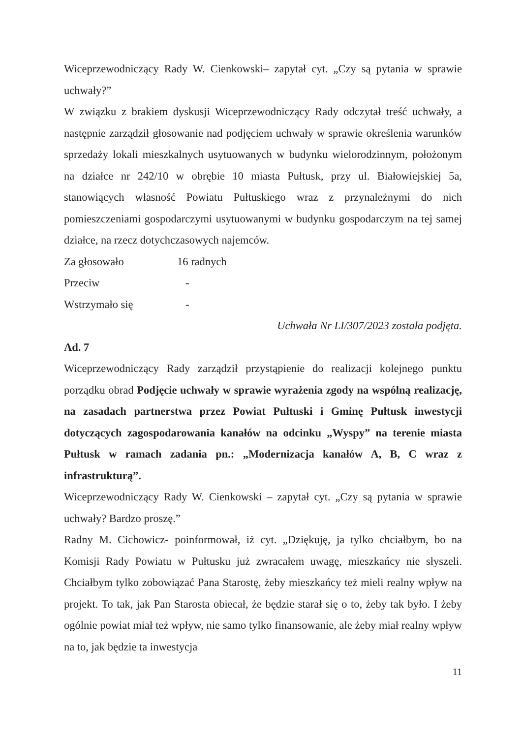Wiceprzewodniczący Rady W. Cienkowski– zapytał cyt. „Czy są pytania w sprawie uchwały?”
W związku z brakiem dyskusji Wiceprzewodniczący Rady odczytał treść uchwały, a następnie zarządził głosowanie nad podjęciem uchwały w sprawie określenia warunków sprzedaży lokali mieszkalnych usytuowanych w budynku wielorodzinnym, położonym na działce nr 242/10 w obrębie 10 miasta Pułtusk, przy ul. Białowiejskiej 5a, stanowiących własność Powiatu Pułtuskiego wraz z przynależnymi do nich pomieszczeniami gospodarczymi usytuowanymi w budynku gospodarczym na tej samej działce, na rzecz dotychczasowych najemców.
Za głosowało 16 radnych
Przeciw -
Wstrzymało się -
Uchwała Nr LI/307/2023 została podjęta.
Ad. 7
Wiceprzewodniczący Rady zarządził przystąpienie do realizacji kolejnego punktu porządku obrad Podjęcie uchwały w sprawie wyrażenia zgody na wspólną realizację, na zasadach partnerstwa przez Powiat Pułtuski i Gminę Pułtusk inwestycji dotyczących zagospodarowania kanałów na odcinku „Wyspy” na terenie miasta Pułtusk w ramach zadania pn.: „Modernizacja kanałów A, B, C wraz z infrastrukturą”.
Wiceprzewodniczący Rady W. Cienkowski – zapytał cyt. „Czy są pytania w sprawie uchwały? Bardzo proszę.”
Radny M. Cichowicz- poinformował, iż cyt. „Dziękuję, ja tylko chciałbym, bo na Komisji Rady Powiatu w Pułtusku już zwracałem uwagę, mieszkańcy nie słyszeli. Chciałbym tylko zobowiązać Pana Starostę, żeby mieszkańcy też mieli realny wpływ na projekt. To tak, jak Pan Starosta obiecał, że będzie starał się o to, żeby tak było. I żeby ogólnie powiat miał też wpływ, nie samo tylko finansowanie, ale żeby miał realny wpływ na to, jak będzie ta inwestycja
11